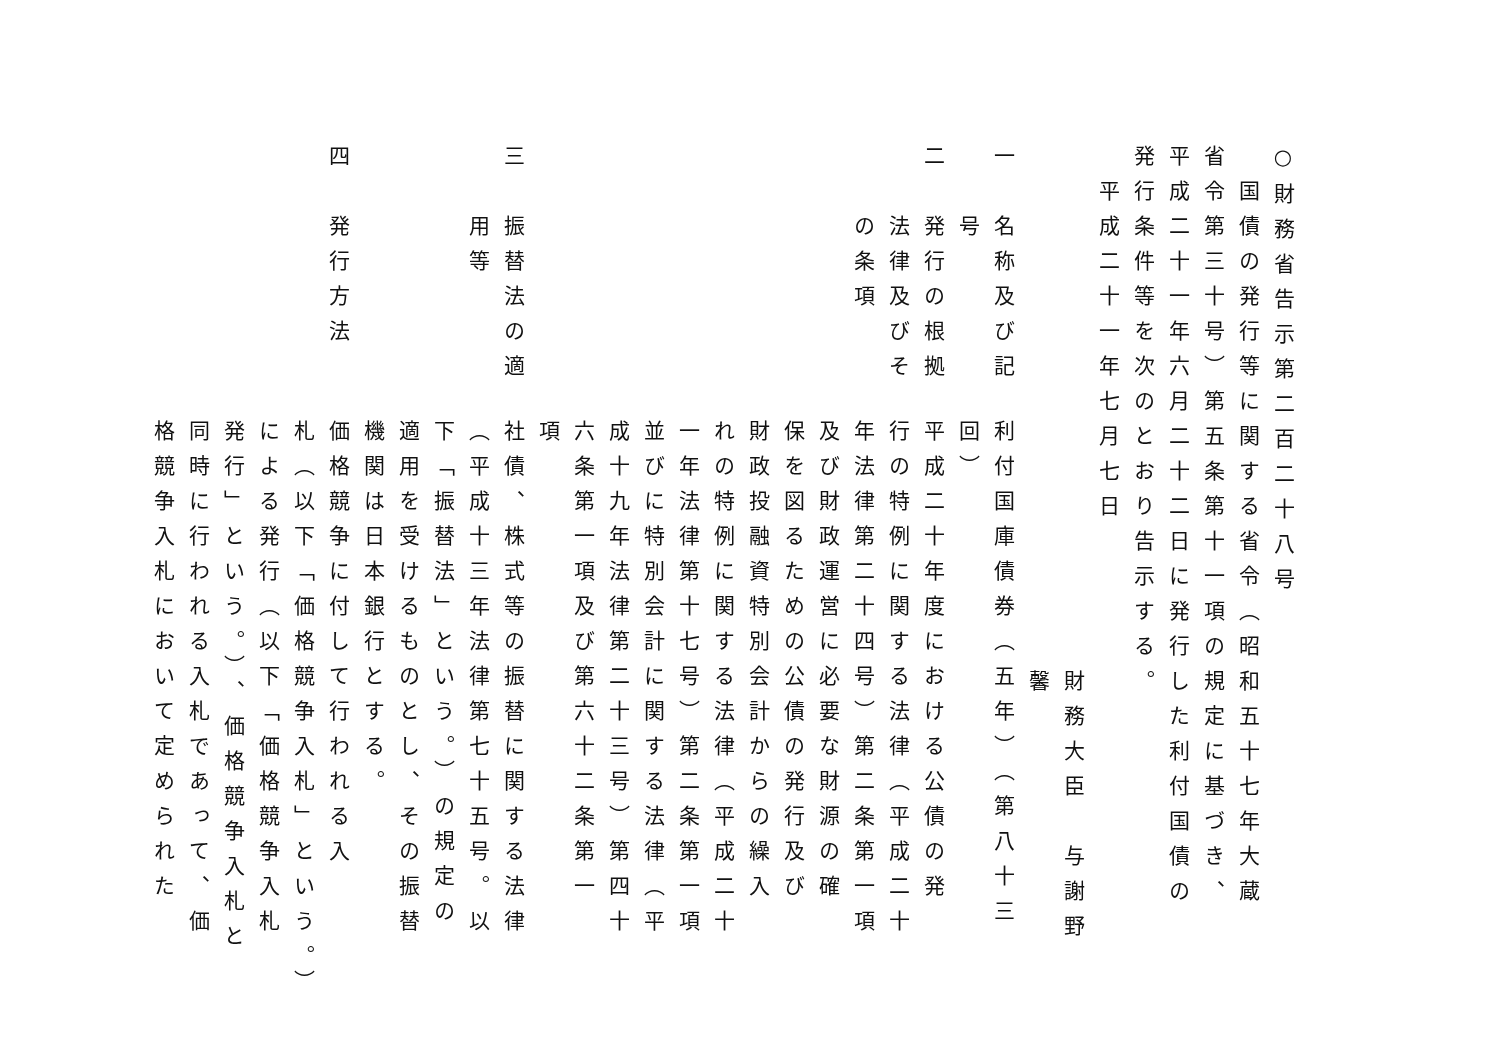○財務省告示第二百二十八号
　国債の発行等に関する省令（昭和五十七年大蔵
省令第三十号）第五条第十一項の規定に基づき、
平成二十一年六月二十二日に発行した利付国債の
発行条件等を次のとおり告示する。
　平成二十一年七月七日
財務大臣　与謝野　馨
一　名称及び記
　　号
利付国庫債券（五年）（第八十三
回）
二　発行の根拠
　　法律及びそ
　　の条項
平成二十年度における公債の発
行の特例に関する法律（平成二十
年法律第二十四号）第二条第一項
及び財政運営に必要な財源の確
保を図るための公債の発行及び
財政投融資特別会計からの繰入
れの特例に関する法律（平成二十
一年法律第十七号）第二条第一項
並びに特別会計に関する法律（平
成十九年法律第二十三号）第四十
六条第一項及び第六十二条第一
項
三　振替法の適
　　用等
社債、株式等の振替に関する法律
（平成十三年法律第七十五号。以
下「振替法」という。）の規定の
適用を受けるものとし、その振替
機関は日本銀行とする。
四　発行方法
価格競争に付して行われる入
札（以下「価格競争入札」という。）
による発行（以下「価格競争入札
発行」という。）、価格競争入札と
同時に行われる入札であって、価
格競争入札において定められた